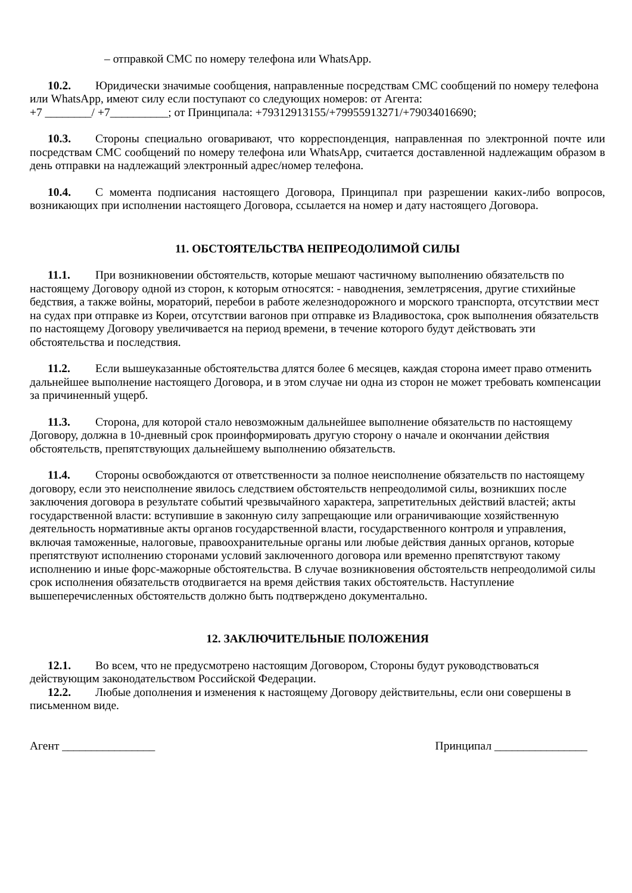– отправкой СМС по номеру телефона или WhatsApp.
10.2. Юридически значимые сообщения, направленные посредствам СМС сообщений по номеру телефона или WhatsApp, имеют силу если поступают со следующих номеров: от Агента:
+7 ________/ +7__________; от Принципала: +79312913155/+79955913271/+79034016690;
10.3. Стороны специально оговаривают, что корреспонденция, направленная по электронной почте или посредствам СМС сообщений по номеру телефона или WhatsApp, считается доставленной надлежащим образом в день отправки на надлежащий электронный адрес/номер телефона.
10.4. С момента подписания настоящего Договора, Принципал при разрешении каких-либо вопросов, возникающих при исполнении настоящего Договора, ссылается на номер и дату настоящего Договора.
11. ОБСТОЯТЕЛЬСТВА НЕПРЕОДОЛИМОЙ СИЛЫ
11.1. При возникновении обстоятельств, которые мешают частичному выполнению обязательств по настоящему Договору одной из сторон, к которым относятся: - наводнения, землетрясения, другие стихийные бедствия, а также войны, мораторий, перебои в работе железнодорожного и морского транспорта, отсутствии мест на судах при отправке из Кореи, отсутствии вагонов при отправке из Владивостока, срок выполнения обязательств по настоящему Договору увеличивается на период времени, в течение которого будут действовать эти обстоятельства и последствия.
11.2. Если вышеуказанные обстоятельства длятся более 6 месяцев, каждая сторона имеет право отменить дальнейшее выполнение настоящего Договора, и в этом случае ни одна из сторон не может требовать компенсации за причиненный ущерб.
11.3. Сторона, для которой стало невозможным дальнейшее выполнение обязательств по настоящему Договору, должна в 10-дневный срок проинформировать другую сторону о начале и окончании действия обстоятельств, препятствующих дальнейшему выполнению обязательств.
11.4. Стороны освобождаются от ответственности за полное неисполнение обязательств по настоящему договору, если это неисполнение явилось следствием обстоятельств непреодолимой силы, возникших после заключения договора в результате событий чрезвычайного характера, запретительных действий властей; акты государственной власти: вступившие в законную силу запрещающие или ограничивающие хозяйственную деятельность нормативные акты органов государственной власти, государственного контроля и управления, включая таможенные, налоговые, правоохранительные органы или любые действия данных органов, которые препятствуют исполнению сторонами условий заключенного договора или временно препятствуют такому исполнению и иные форс-мажорные обстоятельства. В случае возникновения обстоятельств непреодолимой силы срок исполнения обязательств отодвигается на время действия таких обстоятельств. Наступление вышеперечисленных обстоятельств должно быть подтверждено документально.
12. ЗАКЛЮЧИТЕЛЬНЫЕ ПОЛОЖЕНИЯ
12.1. Во всем, что не предусмотрено настоящим Договором, Стороны будут руководствоваться действующим законодательством Российской Федерации.
12.2. Любые дополнения и изменения к настоящему Договору действительны, если они совершены в письменном виде.
Агент ________________ Принципал ________________